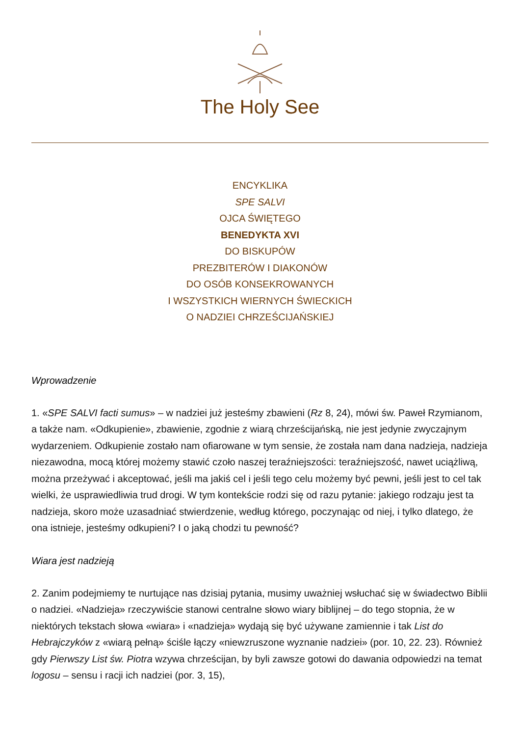The Holy See
ENCYKLIKA
SPE SALVI
OJCA ŚWIĘTEGO
BENEDYKTA XVI
DO BISKUPÓW
PREZBITERÓW I DIAKONÓW
DO OSÓB KONSEKROWANYCH
I WSZYSTKICH WIERNYCH ŚWIECKICH
O NADZIEI CHRZEŚCIJAŃSKIEJ
Wprowadzenie
1. «SPE SALVI facti sumus» – w nadziei już jesteśmy zbawieni (Rz 8, 24), mówi św. Paweł Rzymianom, a także nam. «Odkupienie», zbawienie, zgodnie z wiarą chrześcijańską, nie jest jedynie zwyczajnym wydarzeniem. Odkupienie zostało nam ofiarowane w tym sensie, że została nam dana nadzieja, nadzieja niezawodna, mocą której możemy stawić czoło naszej teraźniejszości: teraźniejszość, nawet uciążliwą, można przeżywać i akceptować, jeśli ma jakiś cel i jeśli tego celu możemy być pewni, jeśli jest to cel tak wielki, że usprawiedliwia trud drogi. W tym kontekście rodzi się od razu pytanie: jakiego rodzaju jest ta nadzieja, skoro może uzasadniać stwierdzenie, według którego, poczynając od niej, i tylko dlatego, że ona istnieje, jesteśmy odkupieni? I o jaką chodzi tu pewność?
Wiara jest nadzieją
2. Zanim podejmiemy te nurtujące nas dzisiaj pytania, musimy uważniej wsłuchać się w świadectwo Biblii o nadziei. «Nadzieja» rzeczywiście stanowi centralne słowo wiary biblijnej – do tego stopnia, że w niektórych tekstach słowa «wiara» i «nadzieja» wydają się być używane zamiennie i tak List do Hebrajczyków z «wiarą pełną» ściśle łączy «niewzruszone wyznanie nadziei» (por. 10, 22. 23). Również gdy Pierwszy List św. Piotra wzywa chrześcijan, by byli zawsze gotowi do dawania odpowiedzi na temat logosu – sensu i racji ich nadziei (por. 3, 15),